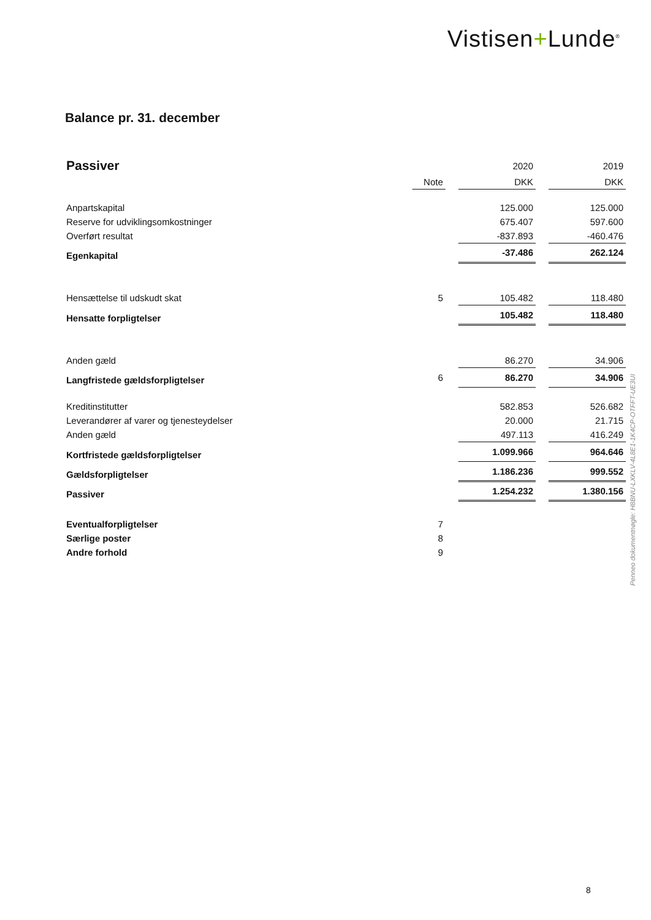Vistisen+Lunde<sup>®</sup>
Balance pr. 31. december
| Passiver | | | 2020 | | 2019 |
| --- | --- | --- | --- | --- | --- |
| | Note | | DKK | | DKK |
| Anpartskapital | | | 125.000 | | 125.000 |
| Reserve for udviklingsomkostninger | | | 675.407 | | 597.600 |
| Overført resultat | | | -837.893 | | -460.476 |
| Egenkapital | | | -37.486 | | 262.124 |
| Hensættelse til udskudt skat | 5 | | 105.482 | | 118.480 |
| Hensatte forpligtelser | | | 105.482 | | 118.480 |
| Anden gæld | | | 86.270 | | 34.906 |
| Langfristede gældsforpligtelser | 6 | | 86.270 | | 34.906 |
| Kreditinstitutter | | | 582.853 | | 526.682 |
| Leverandører af varer og tjenesteydelser | | | 20.000 | | 21.715 |
| Anden gæld | | | 497.113 | | 416.249 |
| Kortfristede gældsforpligtelser | | | 1.099.966 | | 964.646 |
| Gældsforpligtelser | | | 1.186.236 | | 999.552 |
| Passiver | | | 1.254.232 | | 1.380.156 |
| Eventualforpligtelser | 7 | | | | |
| Særlige poster | 8 | | | | |
| Andre forhold | 9 | | | | |
Penneo dokumentnøgle: H8BNU-LXKLV-4L8E1-1K4CP-OTFFT-UE3UI
8